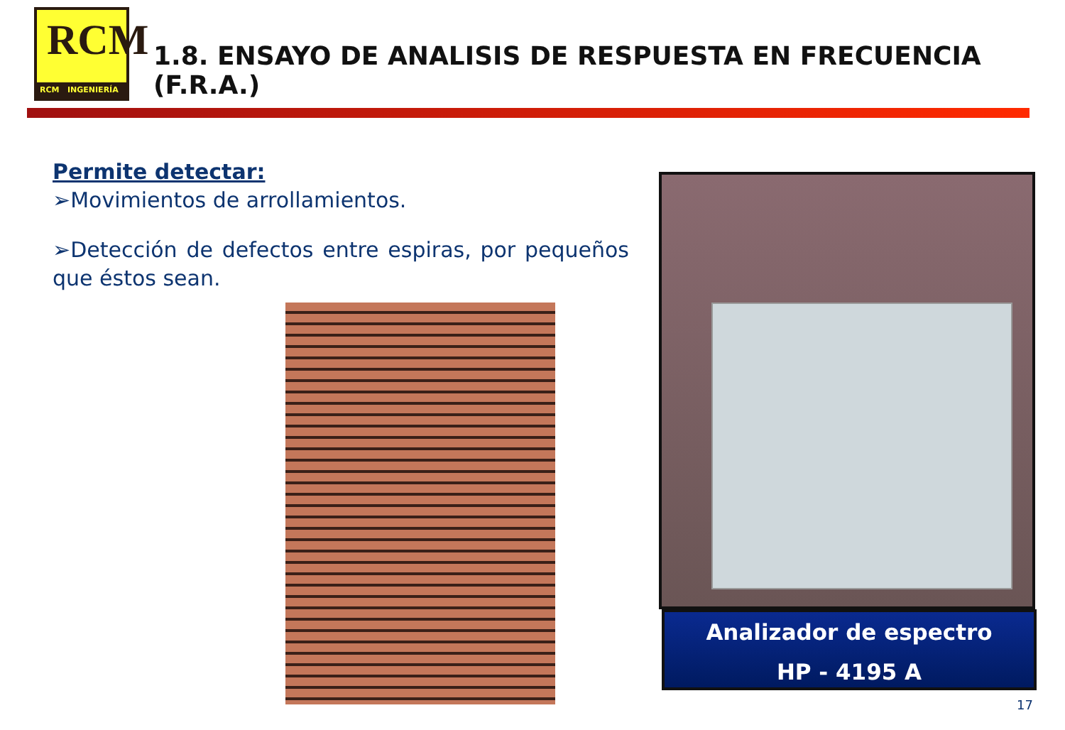RCM
RCM INGENIERÍA
1.8. ENSAYO DE ANALISIS DE RESPUESTA EN FRECUENCIA (F.R.A.)
Permite detectar:
➢Movimientos de arrollamientos.
➢Detección de defectos entre espiras, por pequeños que éstos sean.
Analizador de espectro
HP - 4195 A
17